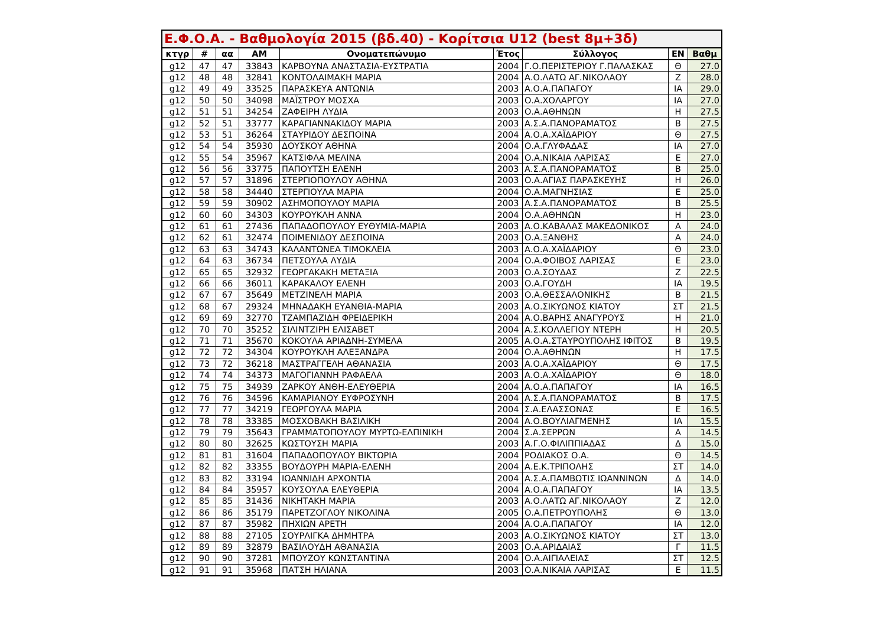| Ε.Φ.Ο.Α. - Βαθμολογία 2015 (βδ.40) - Κορίτσια U12 (best 8μ+3δ) | | | | | | | | |
| --- | --- | --- | --- | --- | --- | --- | --- | --- |
| κτγρ | # | αα | ΑΜ | Ονοματεπώνυμο | Έτος | Σύλλογος | ΕΝ | Βαθμ |
| g12 | 47 | 47 | 33843 | ΚΑΡΒΟΥΝΑ ΑΝΑΣΤΑΣΙΑ-ΕΥΣΤΡΑΤΙΑ | 2004 | Γ.Ο.ΠΕΡΙΣΤΕΡΙΟΥ Γ.ΠΑΛΑΣΚΑΣ | Θ | 27.0 |
| g12 | 48 | 48 | 32841 | ΚΟΝΤΟΛΑΙΜΑΚΗ ΜΑΡΙΑ | 2004 | Α.Ο.ΛΑΤΩ ΑΓ.ΝΙΚΟΛΑΟΥ | Ζ | 28.0 |
| g12 | 49 | 49 | 33525 | ΠΑΡΑΣΚΕΥΑ ΑΝΤΩΝΙΑ | 2003 | Α.Ο.Α.ΠΑΠΑΓΟΥ | ΙΑ | 29.0 |
| g12 | 50 | 50 | 34098 | ΜΑΪΣΤΡΟΥ ΜΟΣΧΑ | 2003 | Ο.Α.ΧΟΛΑΡΓΟΥ | ΙΑ | 27.0 |
| g12 | 51 | 51 | 34254 | ΖΑΦΕΙΡΗ ΛΥΔΙΑ | 2003 | Ο.Α.ΑΘΗΝΩΝ | Η | 27.5 |
| g12 | 52 | 51 | 33777 | ΚΑΡΑΓΙΑΝΝΑΚΙΔΟΥ ΜΑΡΙΑ | 2003 | Α.Σ.Α.ΠΑΝΟΡΑΜΑΤΟΣ | Β | 27.5 |
| g12 | 53 | 51 | 36264 | ΣΤΑΥΡΙΔΟΥ ΔΕΣΠΟΙΝΑ | 2004 | Α.Ο.Α.ΧΑΪΔΑΡΙΟΥ | Θ | 27.5 |
| g12 | 54 | 54 | 35930 | ΔΟΥΣΚΟΥ ΑΘΗΝΑ | 2004 | Ο.Α.ΓΛΥΦΑΔΑΣ | ΙΑ | 27.0 |
| g12 | 55 | 54 | 35967 | ΚΑΤΣΙΦΛΑ ΜΕΛΙΝΑ | 2004 | Ο.Α.ΝΙΚΑΙΑ ΛΑΡΙΣΑΣ | Ε | 27.0 |
| g12 | 56 | 56 | 33775 | ΠΑΠΟΥΤΣΗ ΕΛΕΝΗ | 2003 | Α.Σ.Α.ΠΑΝΟΡΑΜΑΤΟΣ | Β | 25.0 |
| g12 | 57 | 57 | 31896 | ΣΤΕΡΓΙΟΠΟΥΛΟΥ ΑΘΗΝΑ | 2003 | Ο.Α.ΑΓΙΑΣ ΠΑΡΑΣΚΕΥΗΣ | Η | 26.0 |
| g12 | 58 | 58 | 34440 | ΣΤΕΡΓΙΟΥΛΑ ΜΑΡΙΑ | 2004 | Ο.Α.ΜΑΓΝΗΣΙΑΣ | Ε | 25.0 |
| g12 | 59 | 59 | 30902 | ΑΣΗΜΟΠΟΥΛΟΥ ΜΑΡΙΑ | 2003 | Α.Σ.Α.ΠΑΝΟΡΑΜΑΤΟΣ | Β | 25.5 |
| g12 | 60 | 60 | 34303 | ΚΟΥΡΟΥΚΛΗ ΑΝΝΑ | 2004 | Ο.Α.ΑΘΗΝΩΝ | Η | 23.0 |
| g12 | 61 | 61 | 27436 | ΠΑΠΑΔΟΠΟΥΛΟΥ ΕΥΘΥΜΙΑ-ΜΑΡΙΑ | 2003 | Α.Ο.ΚΑΒΑΛΑΣ ΜΑΚΕΔΟΝΙΚΟΣ | Α | 24.0 |
| g12 | 62 | 61 | 32474 | ΠΟΙΜΕΝΙΔΟΥ ΔΕΣΠΟΙΝΑ | 2003 | Ο.Α.ΞΑΝΘΗΣ | Α | 24.0 |
| g12 | 63 | 63 | 34743 | ΚΑΛΑΝΤΩΝΕΑ ΤΙΜΟΚΛΕΙΑ | 2003 | Α.Ο.Α.ΧΑΪΔΑΡΙΟΥ | Θ | 23.0 |
| g12 | 64 | 63 | 36734 | ΠΕΤΣΟΥΛΑ ΛΥΔΙΑ | 2004 | Ο.Α.ΦΟΙΒΟΣ ΛΑΡΙΣΑΣ | Ε | 23.0 |
| g12 | 65 | 65 | 32932 | ΓΕΩΡΓΑΚΑΚΗ ΜΕΤΑΞΙΑ | 2003 | Ο.Α.ΣΟΥΔΑΣ | Ζ | 22.5 |
| g12 | 66 | 66 | 36011 | ΚΑΡΑΚΑΛΟΥ ΕΛΕΝΗ | 2003 | Ο.Α.ΓΟΥΔΗ | ΙΑ | 19.5 |
| g12 | 67 | 67 | 35649 | ΜΕΤΖΙΝΕΛΗ ΜΑΡΙΑ | 2003 | Ο.Α.ΘΕΣΣΑΛΟΝΙΚΗΣ | Β | 21.5 |
| g12 | 68 | 67 | 29324 | ΜΗΝΑΔΑΚΗ ΕΥΑΝΘΙΑ-ΜΑΡΙΑ | 2003 | Α.Ο.ΣΙΚΥΩΝΟΣ ΚΙΑΤΟΥ | ΣΤ | 21.5 |
| g12 | 69 | 69 | 32770 | ΤΖΑΜΠΑΖΙΔΗ ΦΡΕΙΔΕΡΙΚΗ | 2004 | Α.Ο.ΒΑΡΗΣ ΑΝΑΓΥΡΟΥΣ | Η | 21.0 |
| g12 | 70 | 70 | 35252 | ΣΙΛΙΝΤΖΙΡΗ ΕΛΙΣΑΒΕΤ | 2004 | Α.Σ.ΚΟΛΛΕΓΙΟΥ ΝΤΕΡΗ | Η | 20.5 |
| g12 | 71 | 71 | 35670 | ΚΟΚΟΥΛΑ ΑΡΙΑΔΝΗ-ΣΥΜΕΛΑ | 2005 | Α.Ο.Α.ΣΤΑΥΡΟΥΠΟΛΗΣ ΙΦΙΤΟΣ | Β | 19.5 |
| g12 | 72 | 72 | 34304 | ΚΟΥΡΟΥΚΛΗ ΑΛΕΞΑΝΔΡΑ | 2004 | Ο.Α.ΑΘΗΝΩΝ | Η | 17.5 |
| g12 | 73 | 72 | 36218 | ΜΑΣΤΡΑΓΓΕΛΗ ΑΘΑΝΑΣΙΑ | 2003 | Α.Ο.Α.ΧΑΪΔΑΡΙΟΥ | Θ | 17.5 |
| g12 | 74 | 74 | 34373 | ΜΑΓΟΓΙΑΝΝΗ ΡΑΦΑΕΛΑ | 2003 | Α.Ο.Α.ΧΑΪΔΑΡΙΟΥ | Θ | 18.0 |
| g12 | 75 | 75 | 34939 | ΖΑΡΚΟΥ ΑΝΘΗ-ΕΛΕΥΘΕΡΙΑ | 2004 | Α.Ο.Α.ΠΑΠΑΓΟΥ | ΙΑ | 16.5 |
| g12 | 76 | 76 | 34596 | ΚΑΜΑΡΙΑΝΟΥ ΕΥΦΡΟΣΥΝΗ | 2004 | Α.Σ.Α.ΠΑΝΟΡΑΜΑΤΟΣ | Β | 17.5 |
| g12 | 77 | 77 | 34219 | ΓΕΩΡΓΟΥΛΑ ΜΑΡΙΑ | 2004 | Σ.Α.ΕΛΑΣΣΟΝΑΣ | Ε | 16.5 |
| g12 | 78 | 78 | 33385 | ΜΟΣΧΟΒΑΚΗ ΒΑΣΙΛΙΚΗ | 2004 | Α.Ο.ΒΟΥΛΙΑΓΜΕΝΗΣ | ΙΑ | 15.5 |
| g12 | 79 | 79 | 35643 | ΓΡΑΜΜΑΤΟΠΟΥΛΟΥ ΜΥΡΤΩ-ΕΛΠΙΝΙΚΗ | 2004 | Σ.Α.ΣΕΡΡΩΝ | Α | 14.5 |
| g12 | 80 | 80 | 32625 | ΚΩΣΤΟΥΣΗ ΜΑΡΙΑ | 2003 | Α.Γ.Ο.ΦΙΛΙΠΠΙΑΔΑΣ | Δ | 15.0 |
| g12 | 81 | 81 | 31604 | ΠΑΠΑΔΟΠΟΥΛΟΥ ΒΙΚΤΩΡΙΑ | 2004 | ΡΟΔΙΑΚΟΣ Ο.Α. | Θ | 14.5 |
| g12 | 82 | 82 | 33355 | ΒΟΥΔΟΥΡΗ ΜΑΡΙΑ-ΕΛΕΝΗ | 2004 | Α.Ε.Κ.ΤΡΙΠΟΛΗΣ | ΣΤ | 14.0 |
| g12 | 83 | 82 | 33194 | ΙΩΑΝΝΙΔΗ ΑΡΧΟΝΤΙΑ | 2004 | Α.Σ.Α.ΠΑΜΒΩΤΙΣ ΙΩΑΝΝΙΝΩΝ | Δ | 14.0 |
| g12 | 84 | 84 | 35957 | ΚΟΥΣΟΥΛΑ ΕΛΕΥΘΕΡΙΑ | 2004 | Α.Ο.Α.ΠΑΠΑΓΟΥ | ΙΑ | 13.5 |
| g12 | 85 | 85 | 31436 | ΝΙΚΗΤΑΚΗ ΜΑΡΙΑ | 2003 | Α.Ο.ΛΑΤΩ ΑΓ.ΝΙΚΟΛΑΟΥ | Ζ | 12.0 |
| g12 | 86 | 86 | 35179 | ΠΑΡΕΤΖΟΓΛΟΥ ΝΙΚΟΛΙΝΑ | 2005 | Ο.Α.ΠΕΤΡΟΥΠΟΛΗΣ | Θ | 13.0 |
| g12 | 87 | 87 | 35982 | ΠΗΧΙΩΝ ΑΡΕΤΗ | 2004 | Α.Ο.Α.ΠΑΠΑΓΟΥ | ΙΑ | 12.0 |
| g12 | 88 | 88 | 27105 | ΣΟΥΡΛΙΓΚΑ ΔΗΜΗΤΡΑ | 2003 | Α.Ο.ΣΙΚΥΩΝΟΣ ΚΙΑΤΟΥ | ΣΤ | 13.0 |
| g12 | 89 | 89 | 32879 | ΒΑΣΙΛΟΥΔΗ ΑΘΑΝΑΣΙΑ | 2003 | Ο.Α.ΑΡΙΔΑΙΑΣ | Γ | 11.5 |
| g12 | 90 | 90 | 37281 | ΜΠΟΥΖΟΥ ΚΩΝΣΤΑΝΤΙΝΑ | 2004 | Ο.Α.ΑΙΓΙΑΛΕΙΑΣ | ΣΤ | 12.5 |
| g12 | 91 | 91 | 35968 | ΠΑΤΣΗ ΗΛΙΑΝΑ | 2003 | Ο.Α.ΝΙΚΑΙΑ ΛΑΡΙΣΑΣ | Ε | 11.5 |